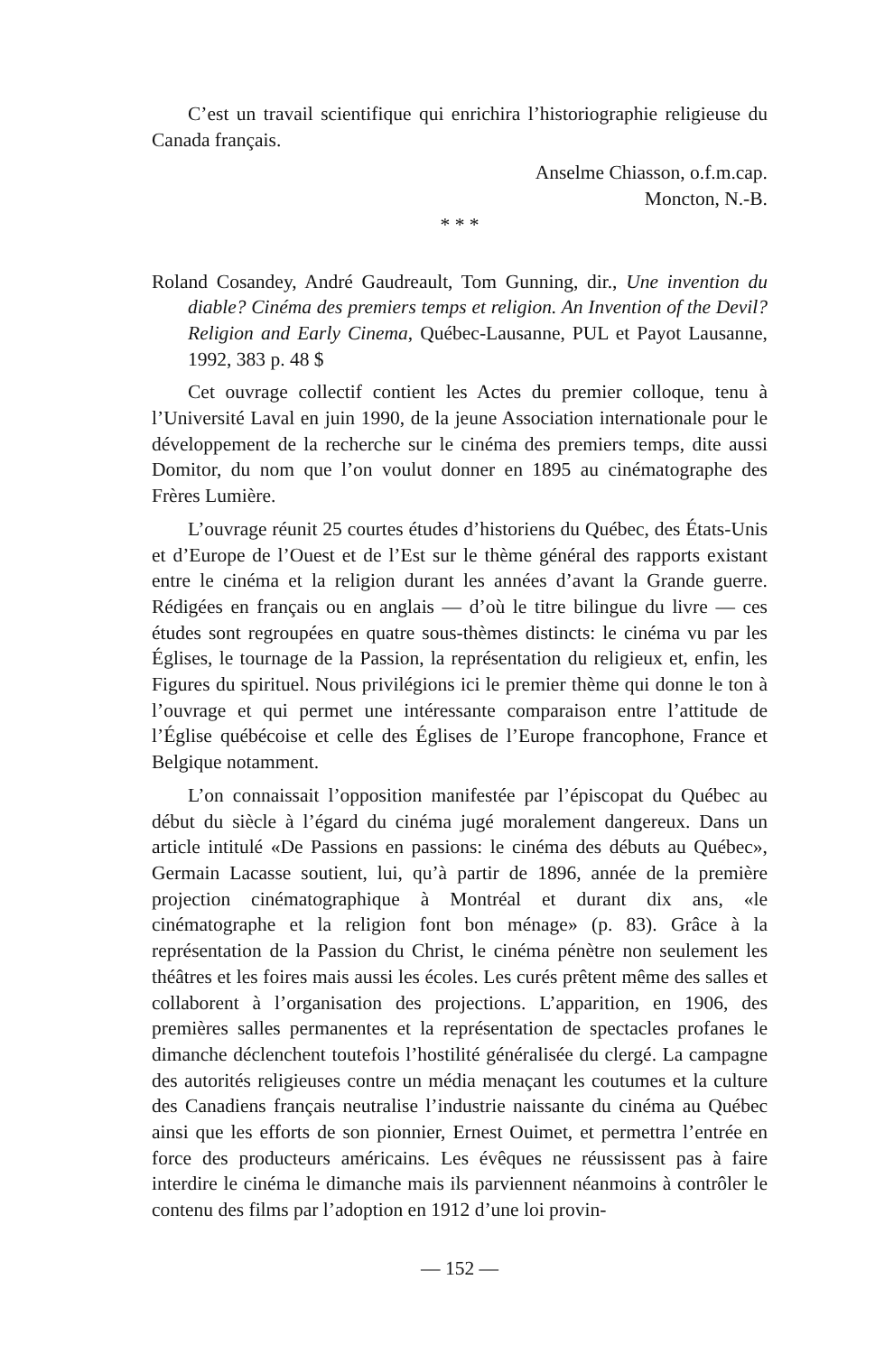C’est un travail scientifique qui enrichira l’historiographie religieuse du Canada français.
Anselme Chiasson, o.f.m.cap.
Moncton, N.-B.
* * *
Roland Cosandey, André Gaudreault, Tom Gunning, dir., Une invention du diable? Cinéma des premiers temps et religion. An Invention of the Devil? Religion and Early Cinema, Québec-Lausanne, PUL et Payot Lausanne, 1992, 383 p. 48 $
Cet ouvrage collectif contient les Actes du premier colloque, tenu à l’Université Laval en juin 1990, de la jeune Association internationale pour le développement de la recherche sur le cinéma des premiers temps, dite aussi Domitor, du nom que l’on voulut donner en 1895 au cinématographe des Frères Lumière.
L’ouvrage réunit 25 courtes études d’historiens du Québec, des États-Unis et d’Europe de l’Ouest et de l’Est sur le thème général des rapports existant entre le cinéma et la religion durant les années d’avant la Grande guerre. Rédigées en français ou en anglais — d’où le titre bilingue du livre — ces études sont regroupées en quatre sous-thèmes distincts: le cinéma vu par les Églises, le tournage de la Passion, la représentation du religieux et, enfin, les Figures du spirituel. Nous privilégions ici le premier thème qui donne le ton à l’ouvrage et qui permet une intéressante comparaison entre l’attitude de l’Église québécoise et celle des Églises de l’Europe francophone, France et Belgique notamment.
L’on connaissait l’opposition manifestée par l’épiscopat du Québec au début du siècle à l’égard du cinéma jugé moralement dangereux. Dans un article intitulé «De Passions en passions: le cinéma des débuts au Québec», Germain Lacasse soutient, lui, qu’à partir de 1896, année de la première projection cinématographique à Montréal et durant dix ans, «le cinématographe et la religion font bon ménage» (p. 83). Grâce à la représentation de la Passion du Christ, le cinéma pénètre non seulement les théâtres et les foires mais aussi les écoles. Les curés prêtent même des salles et collaborent à l’organisation des projections. L’apparition, en 1906, des premières salles permanentes et la représentation de spectacles profanes le dimanche déclenchent toutefois l’hostilité généralisée du clergé. La campagne des autorités religieuses contre un média menaçant les coutumes et la culture des Canadiens français neutralise l’industrie naissante du cinéma au Québec ainsi que les efforts de son pionnier, Ernest Ouimet, et permettra l’entrée en force des producteurs américains. Les évêques ne réussissent pas à faire interdire le cinéma le dimanche mais ils parviennent néanmoins à contrôler le contenu des films par l’adoption en 1912 d’une loi provin-
— 152 —